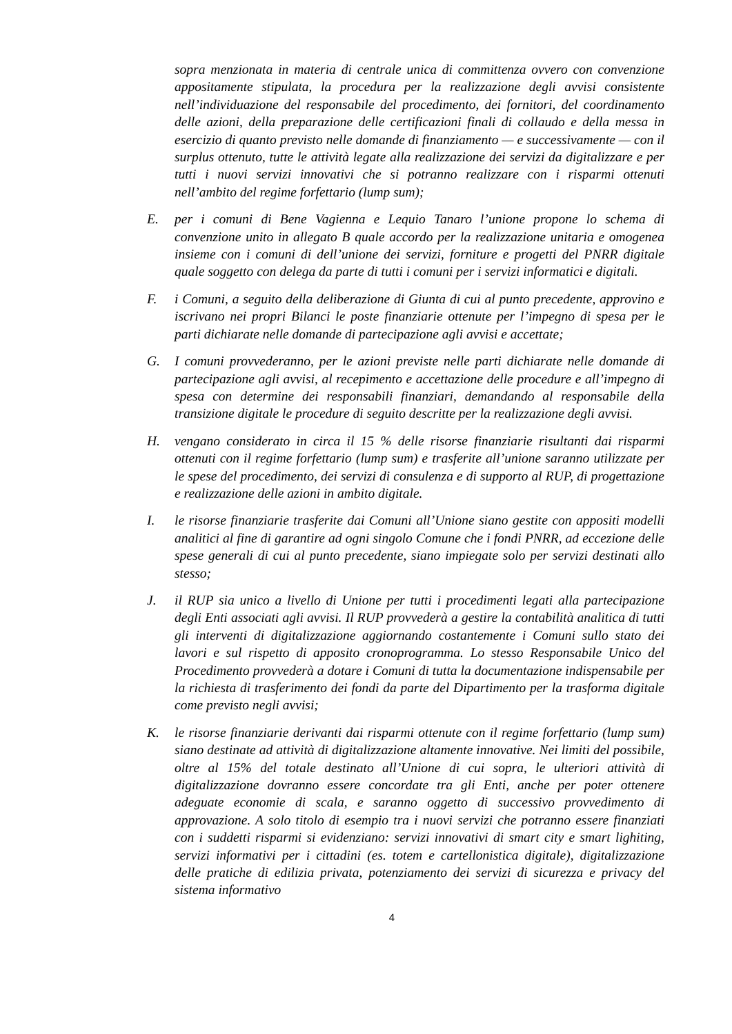sopra menzionata in materia di centrale unica di committenza ovvero con convenzione appositamente stipulata, la procedura per la realizzazione degli avvisi consistente nell’individuazione del responsabile del procedimento, dei fornitori, del coordinamento delle azioni, della preparazione delle certificazioni finali di collaudo e della messa in esercizio di quanto previsto nelle domande di finanziamento — e successivamente — con il surplus ottenuto, tutte le attività legate alla realizzazione dei servizi da digitalizzare e per tutti i nuovi servizi innovativi che si potranno realizzare con i risparmi ottenuti nell’ambito del regime forfettario (lump sum);
E. per i comuni di Bene Vagienna e Lequio Tanaro l’unione propone lo schema di convenzione unito in allegato B quale accordo per la realizzazione unitaria e omogenea insieme con i comuni di dell’unione dei servizi, forniture e progetti del PNRR digitale quale soggetto con delega da parte di tutti i comuni per i servizi informatici e digitali.
F. i Comuni, a seguito della deliberazione di Giunta di cui al punto precedente, approvino e iscrivano nei propri Bilanci le poste finanziarie ottenute per l’impegno di spesa per le parti dichiarate nelle domande di partecipazione agli avvisi e accettate;
G. I comuni provvederanno, per le azioni previste nelle parti dichiarate nelle domande di partecipazione agli avvisi, al recepimento e accettazione delle procedure e all’impegno di spesa con determine dei responsabili finanziari, demandando al responsabile della transizione digitale le procedure di seguito descritte per la realizzazione degli avvisi.
H. vengano considerato in circa il 15 % delle risorse finanziarie risultanti dai risparmi ottenuti con il regime forfettario (lump sum) e trasferite all’unione saranno utilizzate per le spese del procedimento, dei servizi di consulenza e di supporto al RUP, di progettazione e realizzazione delle azioni in ambito digitale.
I. le risorse finanziarie trasferite dai Comuni all’Unione siano gestite con appositi modelli analitici al fine di garantire ad ogni singolo Comune che i fondi PNRR, ad eccezione delle spese generali di cui al punto precedente, siano impiegate solo per servizi destinati allo stesso;
J. il RUP sia unico a livello di Unione per tutti i procedimenti legati alla partecipazione degli Enti associati agli avvisi. Il RUP provvederà a gestire la contabilità analitica di tutti gli interventi di digitalizzazione aggiornando costantemente i Comuni sullo stato dei lavori e sul rispetto di apposito cronoprogramma. Lo stesso Responsabile Unico del Procedimento provvederà a dotare i Comuni di tutta la documentazione indispensabile per la richiesta di trasferimento dei fondi da parte del Dipartimento per la trasforma digitale come previsto negli avvisi;
K. le risorse finanziarie derivanti dai risparmi ottenute con il regime forfettario (lump sum) siano destinate ad attività di digitalizzazione altamente innovative. Nei limiti del possibile, oltre al 15% del totale destinato all’Unione di cui sopra, le ulteriori attività di digitalizzazione dovranno essere concordate tra gli Enti, anche per poter ottenere adeguate economie di scala, e saranno oggetto di successivo provvedimento di approvazione. A solo titolo di esempio tra i nuovi servizi che potranno essere finanziati con i suddetti risparmi si evidenziano: servizi innovativi di smart city e smart lighiting, servizi informativi per i cittadini (es. totem e cartellonistica digitale), digitalizzazione delle pratiche di edilizia privata, potenziamento dei servizi di sicurezza e privacy del sistema informativo
4